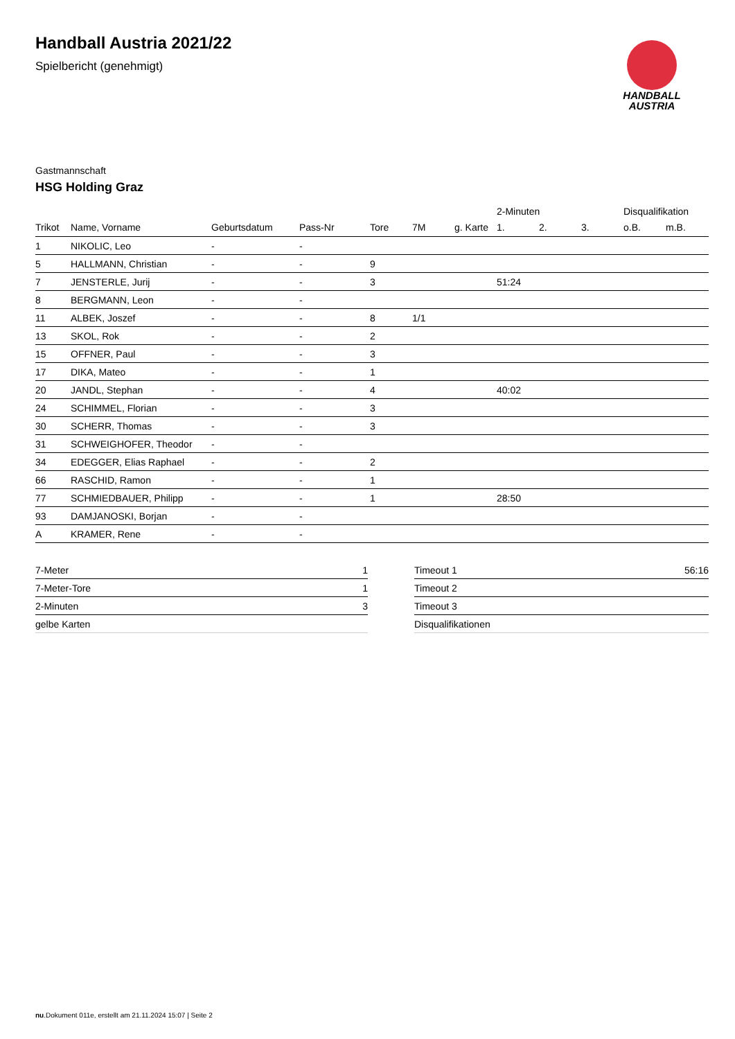Handball Austria 2021/22
Spielbericht (genehmigt)
HANDBALL
AUSTRIA
Gastmannschaft
HSG Holding Graz
| | | | | | | | 2-Minuten | | | Disqualifikation | |
| --- | --- | --- | --- | --- | --- | --- | --- | --- | --- | --- | --- |
| Trikot | Name, Vorname | Geburtsdatum | Pass-Nr | Tore | 7M | g. Karte | 1. | 2. | 3. | o.B. | m.B. |
| 1 | NIKOLIC, Leo | - | - | | | | | | | | |
| 5 | HALLMANN, Christian | - | - | 9 | | | | | | | |
| 7 | JENSTERLE, Jurij | - | - | 3 | | | 51:24 | | | | |
| 8 | BERGMANN, Leon | - | - | | | | | | | | |
| 11 | ALBEK, Joszef | - | - | 8 | 1/1 | | | | | | |
| 13 | SKOL, Rok | - | - | 2 | | | | | | | |
| 15 | OFFNER, Paul | - | - | 3 | | | | | | | |
| 17 | DIKA, Mateo | - | - | 1 | | | | | | | |
| 20 | JANDL, Stephan | - | - | 4 | | | 40:02 | | | | |
| 24 | SCHIMMEL, Florian | - | - | 3 | | | | | | | |
| 30 | SCHERR, Thomas | - | - | 3 | | | | | | | |
| 31 | SCHWEIGHOFER, Theodor | - | - | | | | | | | | |
| 34 | EDEGGER, Elias Raphael | - | - | 2 | | | | | | | |
| 66 | RASCHID, Ramon | - | - | 1 | | | | | | | |
| 77 | SCHMIEDBAUER, Philipp | - | - | 1 | | | 28:50 | | | | |
| 93 | DAMJANOSKI, Borjan | - | - | | | | | | | | |
| A | KRAMER, Rene | - | - | | | | | | | | |
| 7-Meter | 1 |
| 7-Meter-Tore | 1 |
| 2-Minuten | 3 |
| gelbe Karten | |
| Timeout 1 | 56:16 |
| Timeout 2 | |
| Timeout 3 | |
| Disqualifikationen | |
nu.Dokument 011e, erstellt am 21.11.2024 15:07 | Seite 2